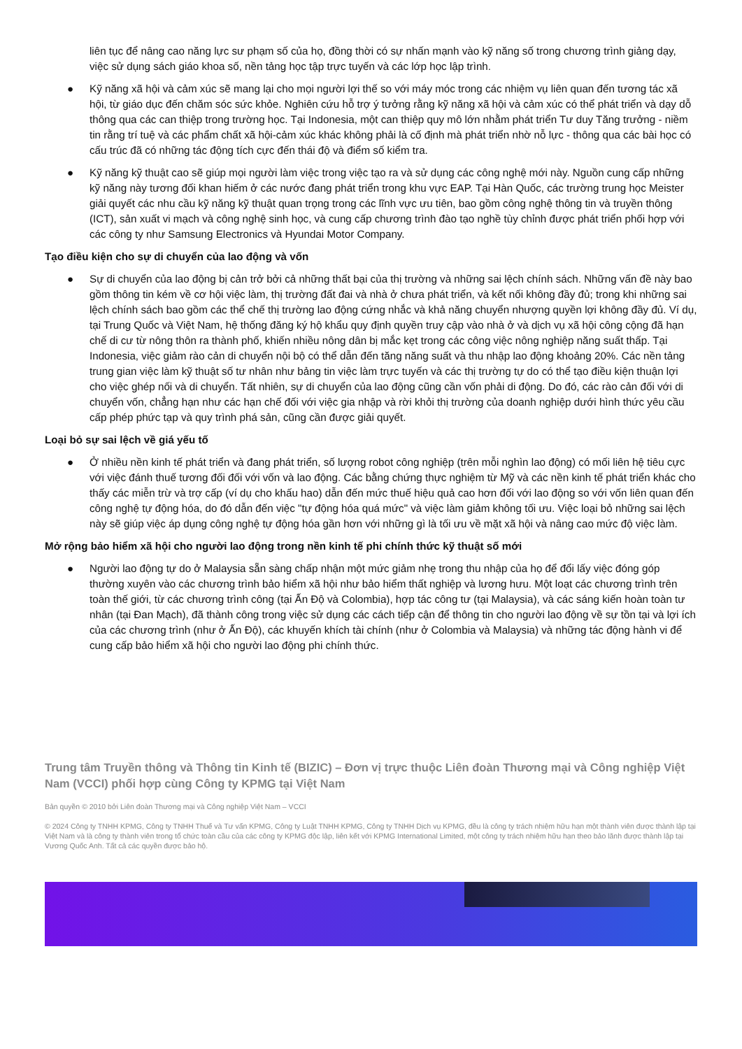liên tục để nâng cao năng lực sư phạm số của họ, đồng thời có sự nhấn mạnh vào kỹ năng số trong chương trình giảng dạy, việc sử dụng sách giáo khoa số, nền tảng học tập trực tuyến và các lớp học lập trình.
● Kỹ năng xã hội và cảm xúc sẽ mang lại cho mọi người lợi thế so với máy móc trong các nhiệm vụ liên quan đến tương tác xã hội, từ giáo dục đến chăm sóc sức khỏe. Nghiên cứu hỗ trợ ý tưởng rằng kỹ năng xã hội và cảm xúc có thể phát triển và dạy dỗ thông qua các can thiệp trong trường học. Tại Indonesia, một can thiệp quy mô lớn nhằm phát triển Tư duy Tăng trưởng - niềm tin rằng trí tuệ và các phẩm chất xã hội-cảm xúc khác không phải là cố định mà phát triển nhờ nỗ lực - thông qua các bài học có cấu trúc đã có những tác động tích cực đến thái độ và điểm số kiểm tra.
● Kỹ năng kỹ thuật cao sẽ giúp mọi người làm việc trong việc tạo ra và sử dụng các công nghệ mới này. Nguồn cung cấp những kỹ năng này tương đối khan hiếm ở các nước đang phát triển trong khu vực EAP. Tại Hàn Quốc, các trường trung học Meister giải quyết các nhu cầu kỹ năng kỹ thuật quan trọng trong các lĩnh vực ưu tiên, bao gồm công nghệ thông tin và truyền thông (ICT), sản xuất vi mạch và công nghệ sinh học, và cung cấp chương trình đào tạo nghề tùy chỉnh được phát triển phối hợp với các công ty như Samsung Electronics và Hyundai Motor Company.
Tạo điều kiện cho sự di chuyển của lao động và vốn
● Sự di chuyển của lao động bị cản trở bởi cả những thất bại của thị trường và những sai lệch chính sách. Những vấn đề này bao gồm thông tin kém về cơ hội việc làm, thị trường đất đai và nhà ở chưa phát triển, và kết nối không đầy đủ; trong khi những sai lệch chính sách bao gồm các thể chế thị trường lao động cứng nhắc và khả năng chuyển nhượng quyền lợi không đầy đủ. Ví dụ, tại Trung Quốc và Việt Nam, hệ thống đăng ký hộ khẩu quy định quyền truy cập vào nhà ở và dịch vụ xã hội công cộng đã hạn chế di cư từ nông thôn ra thành phố, khiến nhiều nông dân bị mắc kẹt trong các công việc nông nghiệp năng suất thấp. Tại Indonesia, việc giảm rào cản di chuyển nội bộ có thể dẫn đến tăng năng suất và thu nhập lao động khoảng 20%. Các nền tảng trung gian việc làm kỹ thuật số tư nhân như bảng tin việc làm trực tuyến và các thị trường tự do có thể tạo điều kiện thuận lợi cho việc ghép nối và di chuyển. Tất nhiên, sự di chuyển của lao động cũng cần vốn phải di động. Do đó, các rào cản đối với di chuyển vốn, chẳng hạn như các hạn chế đối với việc gia nhập và rời khỏi thị trường của doanh nghiệp dưới hình thức yêu cầu cấp phép phức tạp và quy trình phá sản, cũng cần được giải quyết.
Loại bỏ sự sai lệch về giá yếu tố
● Ở nhiều nền kinh tế phát triển và đang phát triển, số lượng robot công nghiệp (trên mỗi nghìn lao động) có mối liên hệ tiêu cực với việc đánh thuế tương đối đối với vốn và lao động. Các bằng chứng thực nghiệm từ Mỹ và các nền kinh tế phát triển khác cho thấy các miễn trừ và trợ cấp (ví dụ cho khấu hao) dẫn đến mức thuế hiệu quả cao hơn đối với lao động so với vốn liên quan đến công nghệ tự động hóa, do đó dẫn đến việc "tự động hóa quá mức" và việc làm giảm không tối ưu. Việc loại bỏ những sai lệch này sẽ giúp việc áp dụng công nghệ tự động hóa gần hơn với những gì là tối ưu về mặt xã hội và nâng cao mức độ việc làm.
Mở rộng bảo hiểm xã hội cho người lao động trong nền kinh tế phi chính thức kỹ thuật số mới
● Người lao động tự do ở Malaysia sẵn sàng chấp nhận một mức giảm nhẹ trong thu nhập của họ để đổi lấy việc đóng góp thường xuyên vào các chương trình bảo hiểm xã hội như bảo hiểm thất nghiệp và lương hưu. Một loạt các chương trình trên toàn thế giới, từ các chương trình công (tại Ấn Độ và Colombia), hợp tác công tư (tại Malaysia), và các sáng kiến hoàn toàn tư nhân (tại Đan Mạch), đã thành công trong việc sử dụng các cách tiếp cận để thông tin cho người lao động về sự tồn tại và lợi ích của các chương trình (như ở Ấn Độ), các khuyến khích tài chính (như ở Colombia và Malaysia) và những tác động hành vi để cung cấp bảo hiểm xã hội cho người lao động phi chính thức.
Trung tâm Truyền thông và Thông tin Kinh tế (BIZIC) – Đơn vị trực thuộc Liên đoàn Thương mại và Công nghiệp Việt Nam (VCCI) phối hợp cùng Công ty KPMG tại Việt Nam
Bản quyền © 2010 bởi Liên đoàn Thương mại và Công nghiệp Việt Nam – VCCI
© 2024 Công ty TNHH KPMG, Công ty TNHH Thuế và Tư vấn KPMG, Công ty Luật TNHH KPMG, Công ty TNHH Dịch vụ KPMG, đều là công ty trách nhiệm hữu hạn một thành viên được thành lập tại Việt Nam và là công ty thành viên trong tổ chức toàn cầu của các công ty KPMG độc lập, liên kết với KPMG International Limited, một công ty trách nhiệm hữu hạn theo bảo lãnh được thành lập tại Vương Quốc Anh. Tất cả các quyền được bảo hộ.